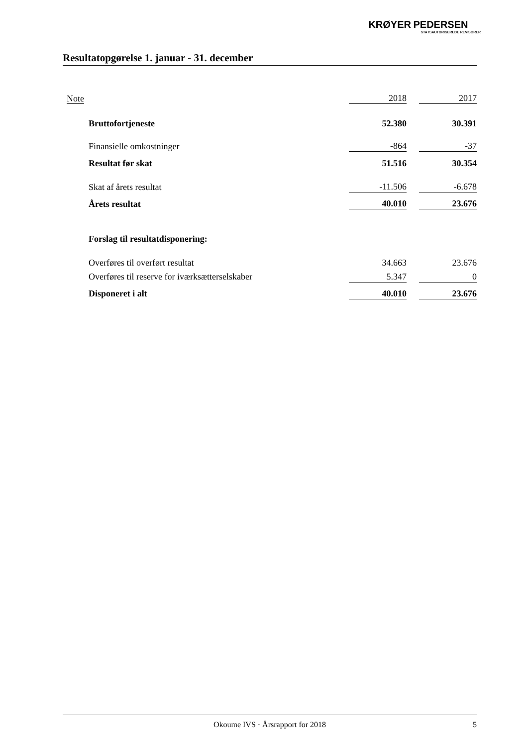KRØYER PEDERSEN
STATSAUTORISEREDE REVISORER
Resultatopgørelse 1. januar - 31. december
| Note | | 2018 | | 2017 |
| | Bruttofortjeneste | 52.380 | | 30.391 |
| | Finansielle omkostninger | -864 | | -37 |
| | Resultat før skat | 51.516 | | 30.354 |
| | Skat af årets resultat | -11.506 | | -6.678 |
| | Årets resultat | 40.010 | | 23.676 |
| | Forslag til resultatdisponering: | | | |
| | Overføres til overført resultat | 34.663 | | 23.676 |
| | Overføres til reserve for iværksætterselskaber | 5.347 | | 0 |
| | Disponeret i alt | 40.010 | | 23.676 |
Okoume IVS · Årsrapport for 2018 5